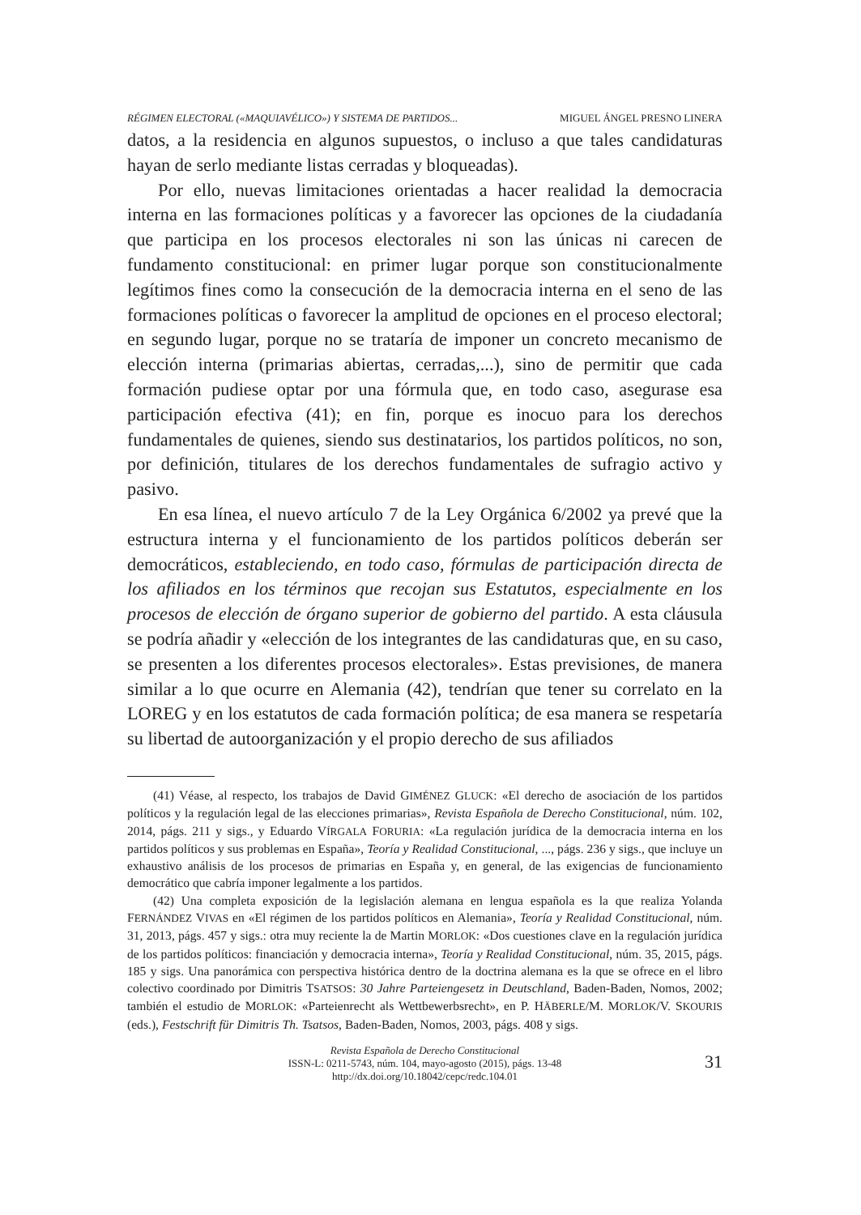RÉGIMEN ELECTORAL («MAQUIAVÉLICO») Y SISTEMA DE PARTIDOS... MIGUEL ÁNGEL PRESNO LINERA
datos, a la residencia en algunos supuestos, o incluso a que tales candidaturas hayan de serlo mediante listas cerradas y bloqueadas).
Por ello, nuevas limitaciones orientadas a hacer realidad la democracia interna en las formaciones políticas y a favorecer las opciones de la ciudadanía que participa en los procesos electorales ni son las únicas ni carecen de fundamento constitucional: en primer lugar porque son constitucionalmente legítimos fines como la consecución de la democracia interna en el seno de las formaciones políticas o favorecer la amplitud de opciones en el proceso electoral; en segundo lugar, porque no se trataría de imponer un concreto mecanismo de elección interna (primarias abiertas, cerradas,...), sino de permitir que cada formación pudiese optar por una fórmula que, en todo caso, asegurase esa participación efectiva (41); en fin, porque es inocuo para los derechos fundamentales de quienes, siendo sus destinatarios, los partidos políticos, no son, por definición, titulares de los derechos fundamentales de sufragio activo y pasivo.
En esa línea, el nuevo artículo 7 de la Ley Orgánica 6/2002 ya prevé que la estructura interna y el funcionamiento de los partidos políticos deberán ser democráticos, estableciendo, en todo caso, fórmulas de participación directa de los afiliados en los términos que recojan sus Estatutos, especialmente en los procesos de elección de órgano superior de gobierno del partido. A esta cláusula se podría añadir y «elección de los integrantes de las candidaturas que, en su caso, se presenten a los diferentes procesos electorales». Estas previsiones, de manera similar a lo que ocurre en Alemania (42), tendrían que tener su correlato en la LOREG y en los estatutos de cada formación política; de esa manera se respetaría su libertad de autoorganización y el propio derecho de sus afiliados
(41) Véase, al respecto, los trabajos de David GIMÉNEZ GLUCK: «El derecho de asociación de los partidos políticos y la regulación legal de las elecciones primarias», Revista Española de Derecho Constitucional, núm. 102, 2014, págs. 211 y sigs., y Eduardo VÍRGALA FORURIA: «La regulación jurídica de la democracia interna en los partidos políticos y sus problemas en España», Teoría y Realidad Constitucional, ..., págs. 236 y sigs., que incluye un exhaustivo análisis de los procesos de primarias en España y, en general, de las exigencias de funcionamiento democrático que cabría imponer legalmente a los partidos.
(42) Una completa exposición de la legislación alemana en lengua española es la que realiza Yolanda FERNÁNDEZ VIVAS en «El régimen de los partidos políticos en Alemania», Teoría y Realidad Constitucional, núm. 31, 2013, págs. 457 y sigs.: otra muy reciente la de Martin MORLOK: «Dos cuestiones clave en la regulación jurídica de los partidos políticos: financiación y democracia interna», Teoría y Realidad Constitucional, núm. 35, 2015, págs. 185 y sigs. Una panorámica con perspectiva histórica dentro de la doctrina alemana es la que se ofrece en el libro colectivo coordinado por Dimitris TSATSOS: 30 Jahre Parteiengesetz in Deutschland, Baden-Baden, Nomos, 2002; también el estudio de MORLOK: «Parteienrecht als Wettbewerbsrecht», en P. HÄBERLE/M. MORLOK/V. SKOURIS (eds.), Festschrift für Dimitris Th. Tsatsos, Baden-Baden, Nomos, 2003, págs. 408 y sigs.
Revista Española de Derecho Constitucional
ISSN-L: 0211-5743, núm. 104, mayo-agosto (2015), págs. 13-48
http://dx.doi.org/10.18042/cepc/redc.104.01
31